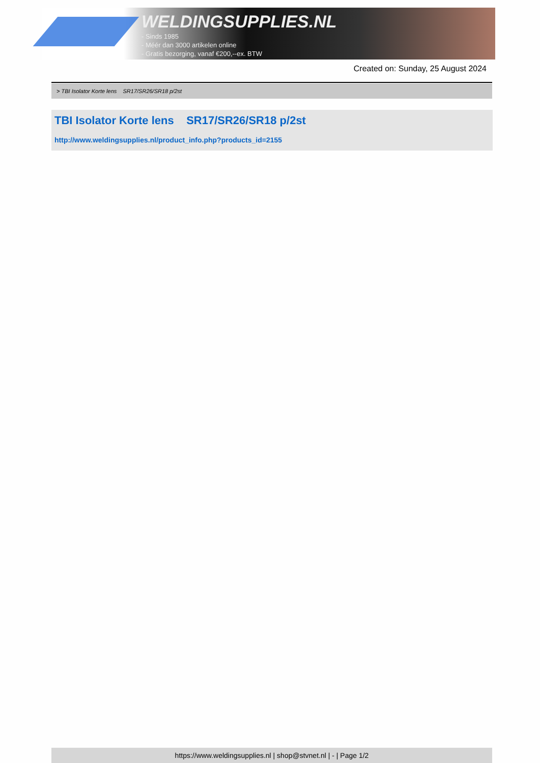WELDINGSUPPLIES.NL
- Sinds 1985
- Méér dan 3000 artikelen online
- Gratis bezorging, vanaf €200,--ex. BTW
Created on: Sunday, 25 August 2024
> TBI Isolator Korte lens SR17/SR26/SR18 p/2st
TBI Isolator Korte lens SR17/SR26/SR18 p/2st
http://www.weldingsupplies.nl/product_info.php?products_id=2155
https://www.weldingsupplies.nl | shop@stvnet.nl | - | Page 1/2